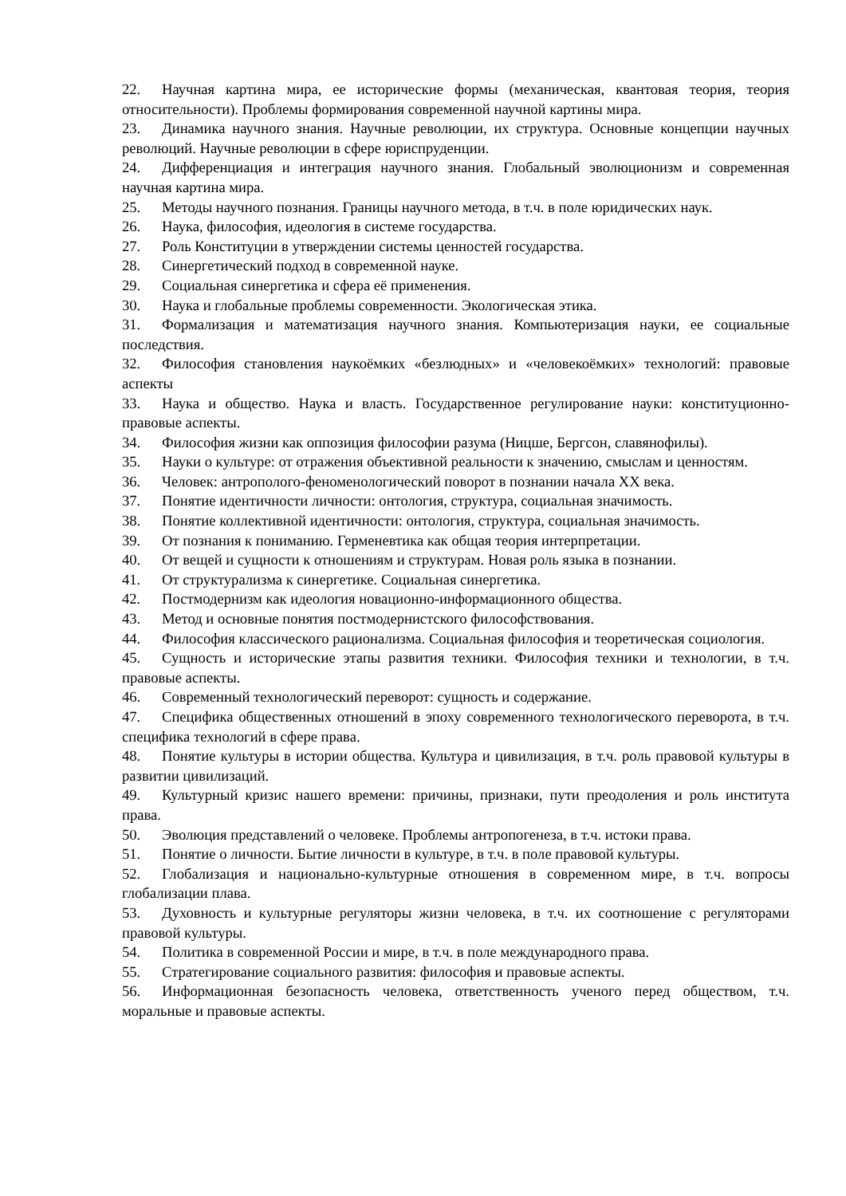22. Научная картина мира, ее исторические формы (механическая, квантовая теория, теория относительности). Проблемы формирования современной научной картины мира.
23. Динамика научного знания. Научные революции, их структура. Основные концепции научных революций. Научные революции в сфере юриспруденции.
24. Дифференциация и интеграция научного знания. Глобальный эволюционизм и современная научная картина мира.
25. Методы научного познания. Границы научного метода, в т.ч. в поле юридических наук.
26. Наука, философия, идеология в системе государства.
27. Роль Конституции в утверждении системы ценностей государства.
28. Синергетический подход в современной науке.
29. Социальная синергетика и сфера её применения.
30. Наука и глобальные проблемы современности. Экологическая этика.
31. Формализация и математизация научного знания. Компьютеризация науки, ее социальные последствия.
32. Философия становления наукоёмких «безлюдных» и «человекоёмких» технологий: правовые аспекты
33. Наука и общество. Наука и власть. Государственное регулирование науки: конституционно-правовые аспекты.
34. Философия жизни как оппозиция философии разума (Ницше, Бергсон, славянофилы).
35. Науки о культуре: от отражения объективной реальности к значению, смыслам и ценностям.
36. Человек: антрополого-феноменологический поворот в познании начала XX века.
37. Понятие идентичности личности: онтология, структура, социальная значимость.
38. Понятие коллективной идентичности: онтология, структура, социальная значимость.
39. От познания к пониманию. Герменевтика как общая теория интерпретации.
40. От вещей и сущности к отношениям и структурам. Новая роль языка в познании.
41. От структурализма к синергетике. Социальная синергетика.
42. Постмодернизм как идеология новационно-информационного общества.
43. Метод и основные понятия постмодернистского философствования.
44. Философия классического рационализма. Социальная философия и теоретическая социология.
45. Сущность и исторические этапы развития техники. Философия техники и технологии, в т.ч. правовые аспекты.
46. Современный технологический переворот: сущность и содержание.
47. Специфика общественных отношений в эпоху современного технологического переворота, в т.ч. специфика технологий в сфере права.
48. Понятие культуры в истории общества. Культура и цивилизация, в т.ч. роль правовой культуры в развитии цивилизаций.
49. Культурный кризис нашего времени: причины, признаки, пути преодоления и роль института права.
50. Эволюция представлений о человеке. Проблемы антропогенеза, в т.ч. истоки права.
51. Понятие о личности. Бытие личности в культуре, в т.ч. в поле правовой культуры.
52. Глобализация и национально-культурные отношения в современном мире, в т.ч. вопросы глобализации плава.
53. Духовность и культурные регуляторы жизни человека, в т.ч. их соотношение с регуляторами правовой культуры.
54. Политика в современной России и мире, в т.ч. в поле международного права.
55. Стратегирование социального развития: философия и правовые аспекты.
56. Информационная безопасность человека, ответственность ученого перед обществом, т.ч. моральные и правовые аспекты.